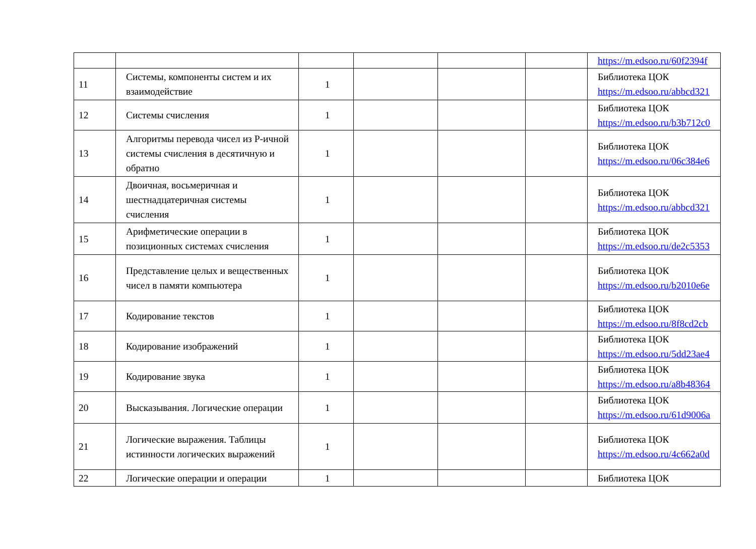| | | | | | | https://m.edsoo.ru/60f2394f |
| 11 | Системы, компоненты систем и их взаимодействие | 1 | | | | Библиотека ЦОК https://m.edsoo.ru/abbcd321 |
| 12 | Системы счисления | 1 | | | | Библиотека ЦОК https://m.edsoo.ru/b3b712c0 |
| 13 | Алгоритмы перевода чисел из Р-ичной системы счисления в десятичную и обратно | 1 | | | | Библиотека ЦОК https://m.edsoo.ru/06c384e6 |
| 14 | Двоичная, восьмеричная и шестнадцатеричная системы счисления | 1 | | | | Библиотека ЦОК https://m.edsoo.ru/abbcd321 |
| 15 | Арифметические операции в позиционных системах счисления | 1 | | | | Библиотека ЦОК https://m.edsoo.ru/de2c5353 |
| 16 | Представление целых и вещественных чисел в памяти компьютера | 1 | | | | Библиотека ЦОК https://m.edsoo.ru/b2010e6e |
| 17 | Кодирование текстов | 1 | | | | Библиотека ЦОК https://m.edsoo.ru/8f8cd2cb |
| 18 | Кодирование изображений | 1 | | | | Библиотека ЦОК https://m.edsoo.ru/5dd23ae4 |
| 19 | Кодирование звука | 1 | | | | Библиотека ЦОК https://m.edsoo.ru/a8b48364 |
| 20 | Высказывания. Логические операции | 1 | | | | Библиотека ЦОК https://m.edsoo.ru/61d9006a |
| 21 | Логические выражения. Таблицы истинности логических выражений | 1 | | | | Библиотека ЦОК https://m.edsoo.ru/4c662a0d |
| 22 | Логические операции и операции | 1 | | | | Библиотека ЦОК |